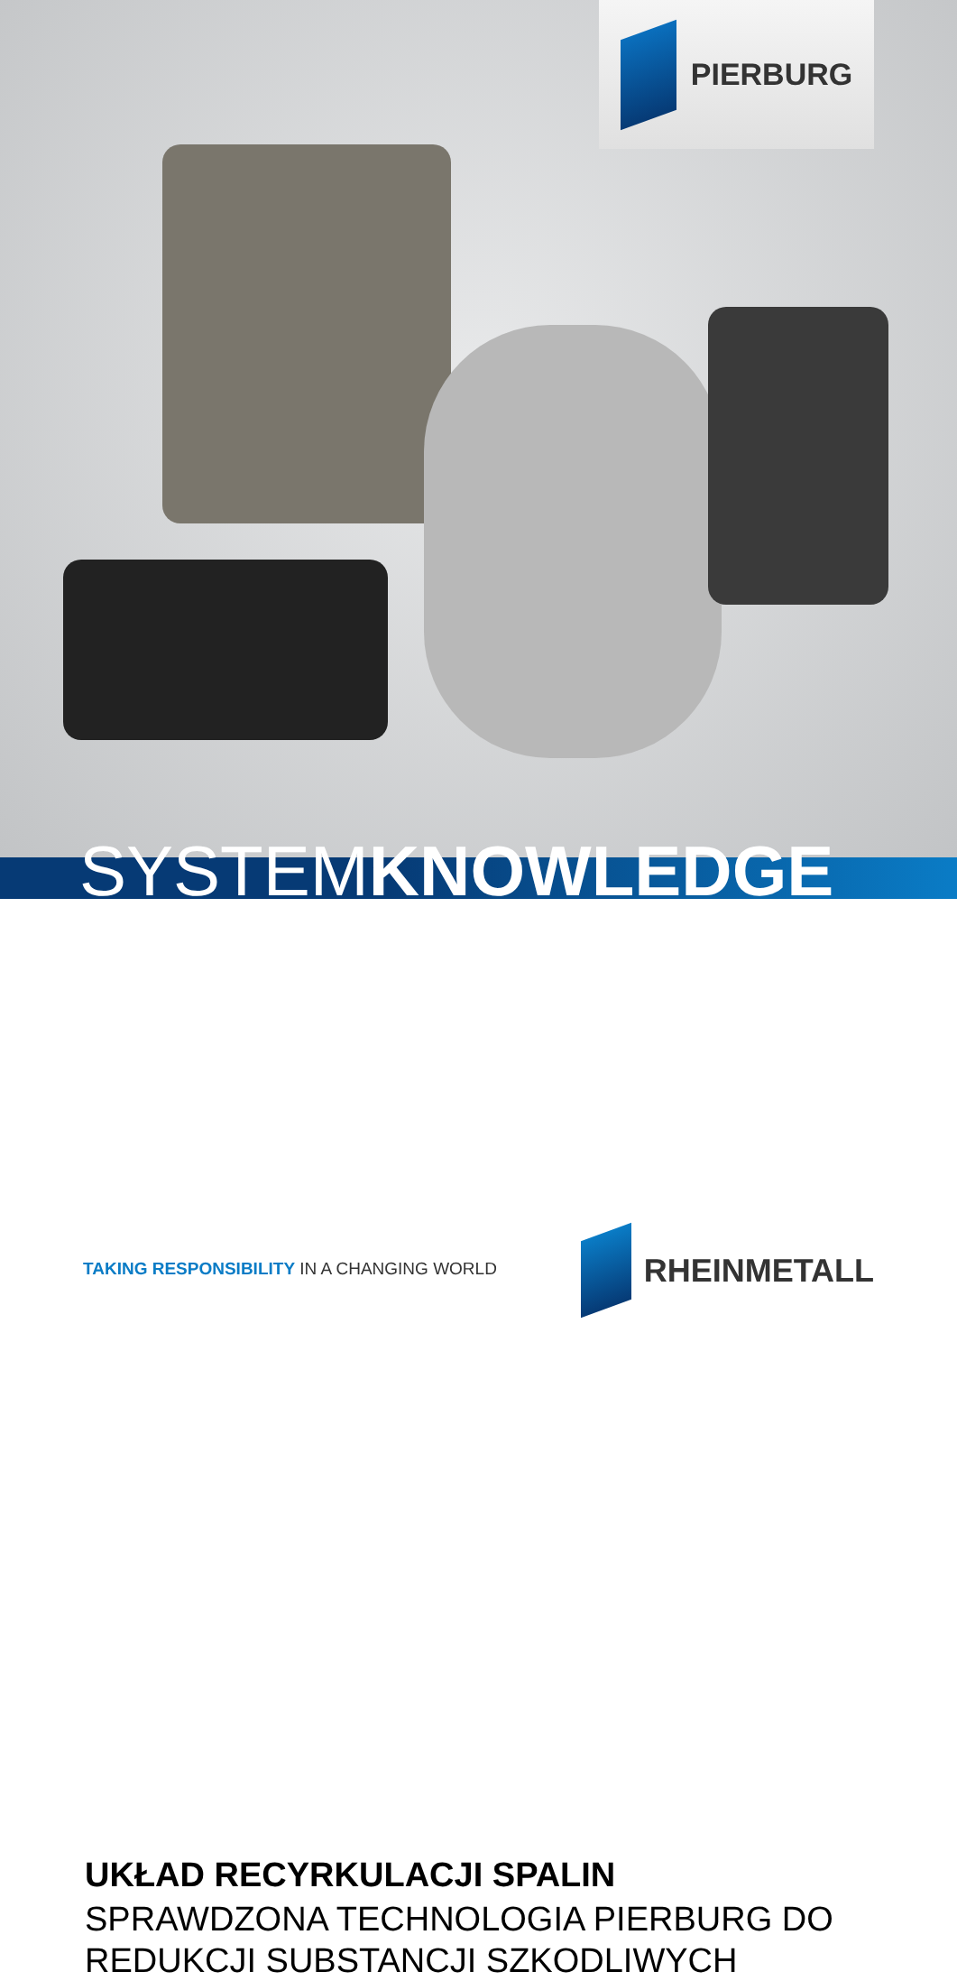PIERBURG
SYSTEMKNOWLEDGE
UKŁAD RECYRKULACJI SPALIN
SPRAWDZONA TECHNOLOGIA PIERBURG DO
REDUKCJI SUBSTANCJI SZKODLIWYCH
TAKING RESPONSIBILITY IN A CHANGING WORLD
RHEINMETALL